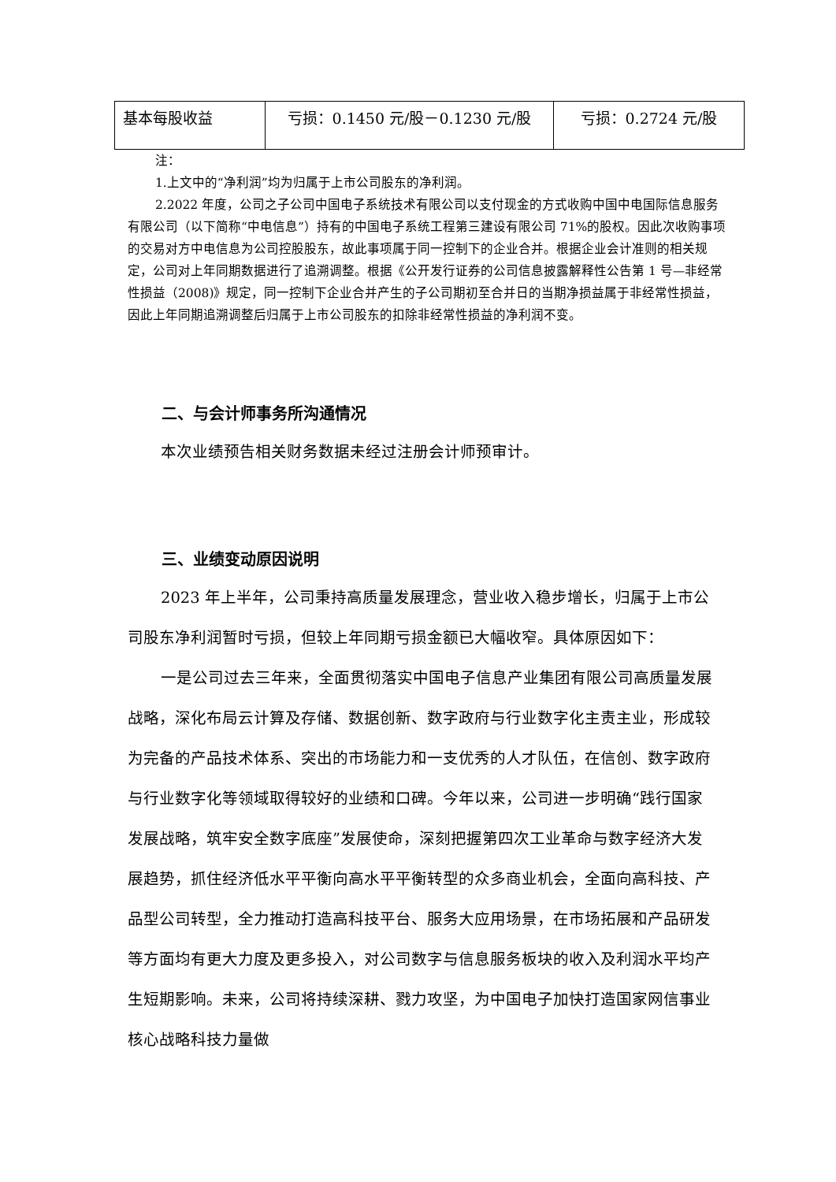| 基本每股收益 | 亏损：0.1450 元/股－0.1230 元/股 | 亏损：0.2724 元/股 |
注：
1.上文中的“净利润”均为归属于上市公司股东的净利润。
2.2022 年度，公司之子公司中国电子系统技术有限公司以支付现金的方式收购中国中电国际信息服务有限公司（以下简称“中电信息”）持有的中国电子系统工程第三建设有限公司 71%的股权。因此次收购事项的交易对方中电信息为公司控股股东，故此事项属于同一控制下的企业合并。根据企业会计准则的相关规定，公司对上年同期数据进行了追溯调整。根据《公开发行证券的公司信息披露解释性公告第 1 号—非经常性损益（2008)》规定，同一控制下企业合并产生的子公司期初至合并日的当期净损益属于非经常性损益，因此上年同期追溯调整后归属于上市公司股东的扣除非经常性损益的净利润不变。
二、与会计师事务所沟通情况
本次业绩预告相关财务数据未经过注册会计师预审计。
三、业绩变动原因说明
2023 年上半年，公司秉持高质量发展理念，营业收入稳步增长，归属于上市公司股东净利润暂时亏损，但较上年同期亏损金额已大幅收窄。具体原因如下：
一是公司过去三年来，全面贯彻落实中国电子信息产业集团有限公司高质量发展战略，深化布局云计算及存储、数据创新、数字政府与行业数字化主责主业，形成较为完备的产品技术体系、突出的市场能力和一支优秀的人才队伍，在信创、数字政府与行业数字化等领域取得较好的业绩和口碑。今年以来，公司进一步明确“践行国家发展战略，筑牢安全数字底座”发展使命，深刻把握第四次工业革命与数字经济大发展趋势，抓住经济低水平平衡向高水平平衡转型的众多商业机会，全面向高科技、产品型公司转型，全力推动打造高科技平台、服务大应用场景，在市场拓展和产品研发等方面均有更大力度及更多投入，对公司数字与信息服务板块的收入及利润水平均产生短期影响。未来，公司将持续深耕、戮力攻坚，为中国电子加快打造国家网信事业核心战略科技力量做